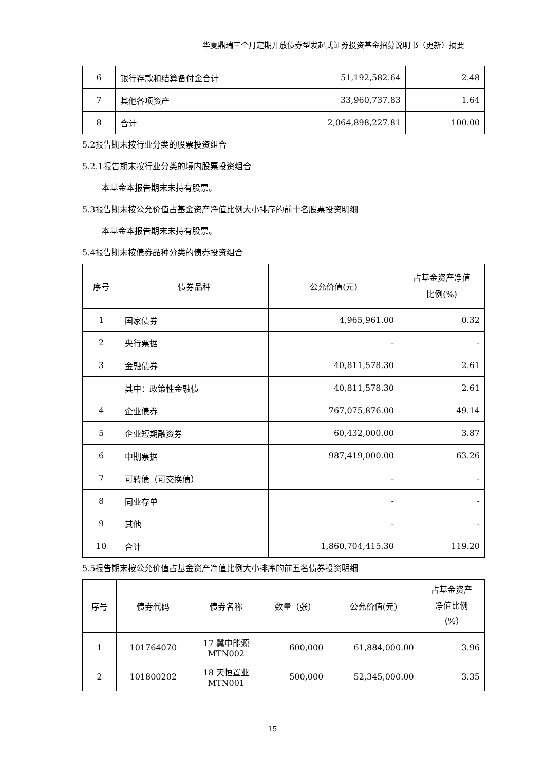华夏鼎瑞三个月定期开放债券型发起式证券投资基金招募说明书（更新）摘要
| 6 | 银行存款和结算备付金合计 | 51,192,582.64 | 2.48 |
| 7 | 其他各项资产 | 33,960,737.83 | 1.64 |
| 8 | 合计 | 2,064,898,227.81 | 100.00 |
5.2报告期末按行业分类的股票投资组合
5.2.1报告期末按行业分类的境内股票投资组合
本基金本报告期末未持有股票。
5.3报告期末按公允价值占基金资产净值比例大小排序的前十名股票投资明细
本基金本报告期末未持有股票。
5.4报告期末按债券品种分类的债券投资组合
| 序号 | 债券品种 | 公允价值(元) | 占基金资产净值 比例(%) |
| --- | --- | --- | --- |
| 1 | 国家债券 | 4,965,961.00 | 0.32 |
| 2 | 央行票据 | - | - |
| 3 | 金融债券 | 40,811,578.30 | 2.61 |
| | 其中：政策性金融债 | 40,811,578.30 | 2.61 |
| 4 | 企业债券 | 767,075,876.00 | 49.14 |
| 5 | 企业短期融资券 | 60,432,000.00 | 3.87 |
| 6 | 中期票据 | 987,419,000.00 | 63.26 |
| 7 | 可转债（可交换债） | - | - |
| 8 | 同业存单 | - | - |
| 9 | 其他 | - | - |
| 10 | 合计 | 1,860,704,415.30 | 119.20 |
5.5报告期末按公允价值占基金资产净值比例大小排序的前五名债券投资明细
| 序号 | 债券代码 | 债券名称 | 数量（张） | 公允价值(元) | 占基金资产 净值比例 （%） |
| --- | --- | --- | --- | --- | --- |
| 1 | 101764070 | 17 冀中能源 MTN002 | 600,000 | 61,884,000.00 | 3.96 |
| 2 | 101800202 | 18 天恒置业 MTN001 | 500,000 | 52,345,000.00 | 3.35 |
15